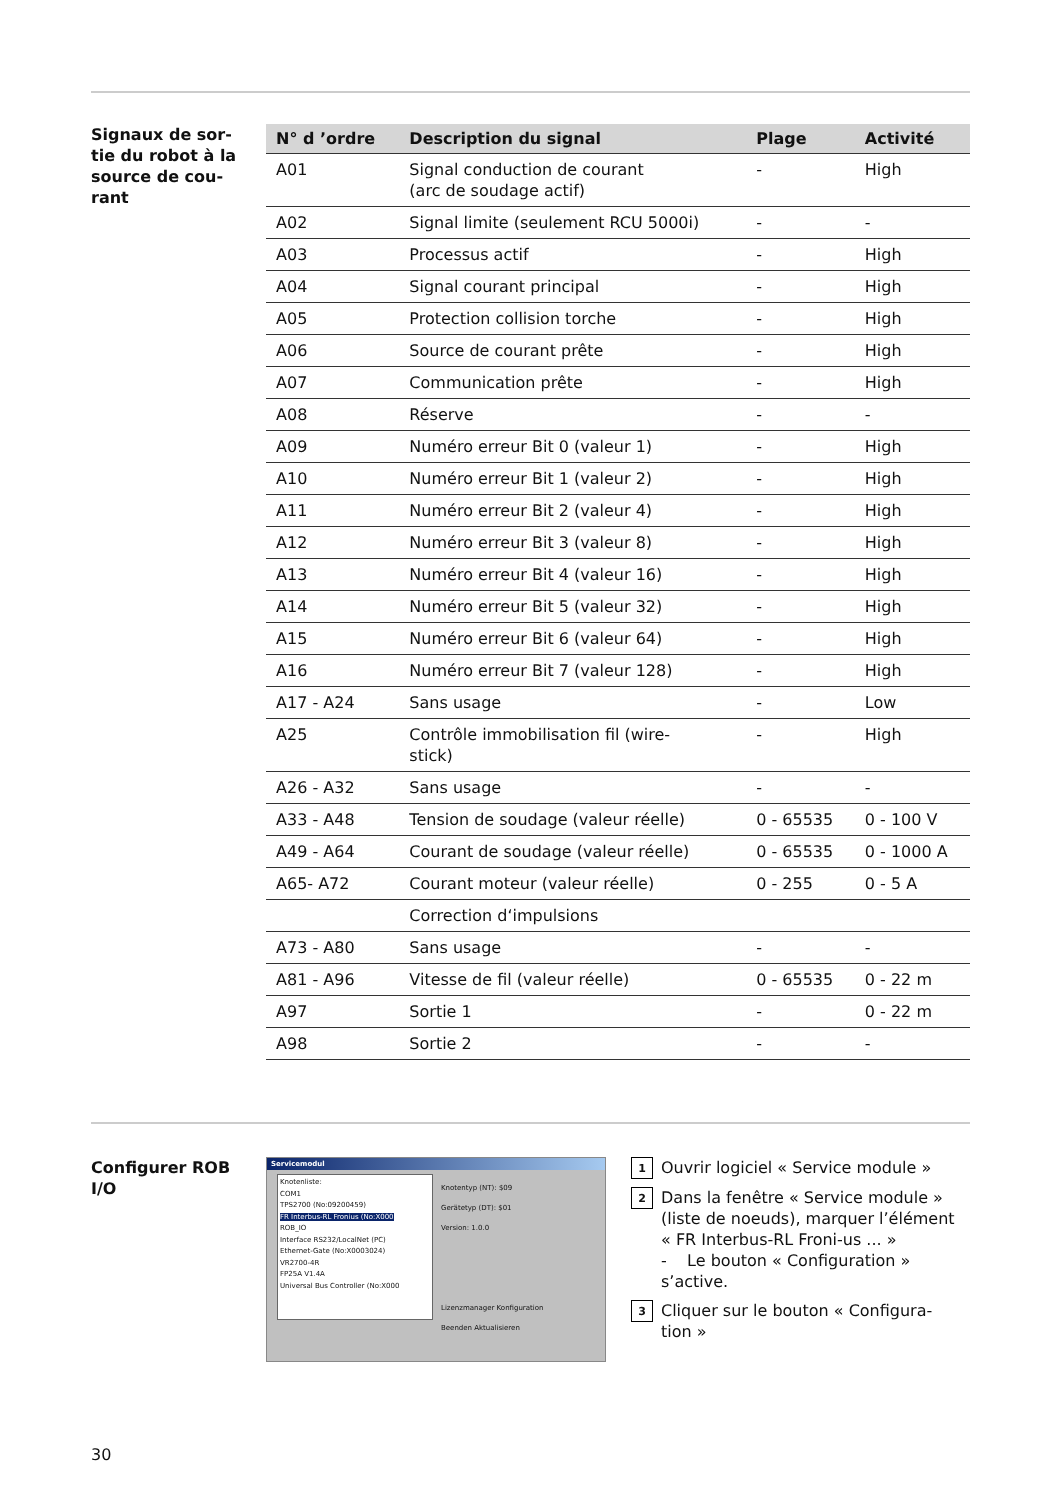Signaux de sor-
tie du robot à la
source de cou-
rant
| N° d ’ordre | Description du signal | Plage | Activité |
| --- | --- | --- | --- |
| A01 | Signal conduction de courant (arc de soudage actif) | - | High |
| A02 | Signal limite (seulement RCU 5000i) | - | - |
| A03 | Processus actif | - | High |
| A04 | Signal courant principal | - | High |
| A05 | Protection collision torche | - | High |
| A06 | Source de courant prête | - | High |
| A07 | Communication prête | - | High |
| A08 | Réserve | - | - |
| A09 | Numéro erreur Bit 0 (valeur 1) | - | High |
| A10 | Numéro erreur Bit 1 (valeur 2) | - | High |
| A11 | Numéro erreur Bit 2 (valeur 4) | - | High |
| A12 | Numéro erreur Bit 3 (valeur 8) | - | High |
| A13 | Numéro erreur Bit 4 (valeur 16) | - | High |
| A14 | Numéro erreur Bit 5 (valeur 32) | - | High |
| A15 | Numéro erreur Bit 6 (valeur 64) | - | High |
| A16 | Numéro erreur Bit 7 (valeur 128) | - | High |
| A17 - A24 | Sans usage | - | Low |
| A25 | Contrôle immobilisation fil (wire- stick) | - | High |
| A26 - A32 | Sans usage | - | - |
| A33 - A48 | Tension de soudage (valeur réelle) | 0 - 65535 | 0 - 100 V |
| A49 - A64 | Courant de soudage (valeur réelle) | 0 - 65535 | 0 - 1000 A |
| A65- A72 | Courant moteur (valeur réelle) | 0 - 255 | 0 - 5 A |
| | Correction d‘impulsions | | |
| A73 - A80 | Sans usage | - | - |
| A81 - A96 | Vitesse de fil (valeur réelle) | 0 - 65535 | 0 - 22 m |
| A97 | Sortie 1 | - | 0 - 22 m |
| A98 | Sortie 2 | - | - |
Configurer ROB
I/O
Servicemodul
Knotenliste:
COM1
TPS2700 (No:09200459)
FR Interbus-RL Fronius (No:X000
ROB_IO
Interface RS232/LocalNet (PC)
Ethernet-Gate (No:X0003024)
VR2700-4R
FP25A V1.4A
Universal Bus Controller (No:X000
Knotentyp (NT): $09
Gerätetyp (DT): $01
Version: 1.0.0
Lizenzmanager Konfiguration
Beenden Aktualisieren
1 Ouvrir logiciel « Service module »
2 Dans la fenêtre « Service module » (liste de noeuds), marquer l’élément « FR Interbus-RL Froni-us ... »
- Le bouton « Configuration » s’active.
3 Cliquer sur le bouton « Configura-tion »
30